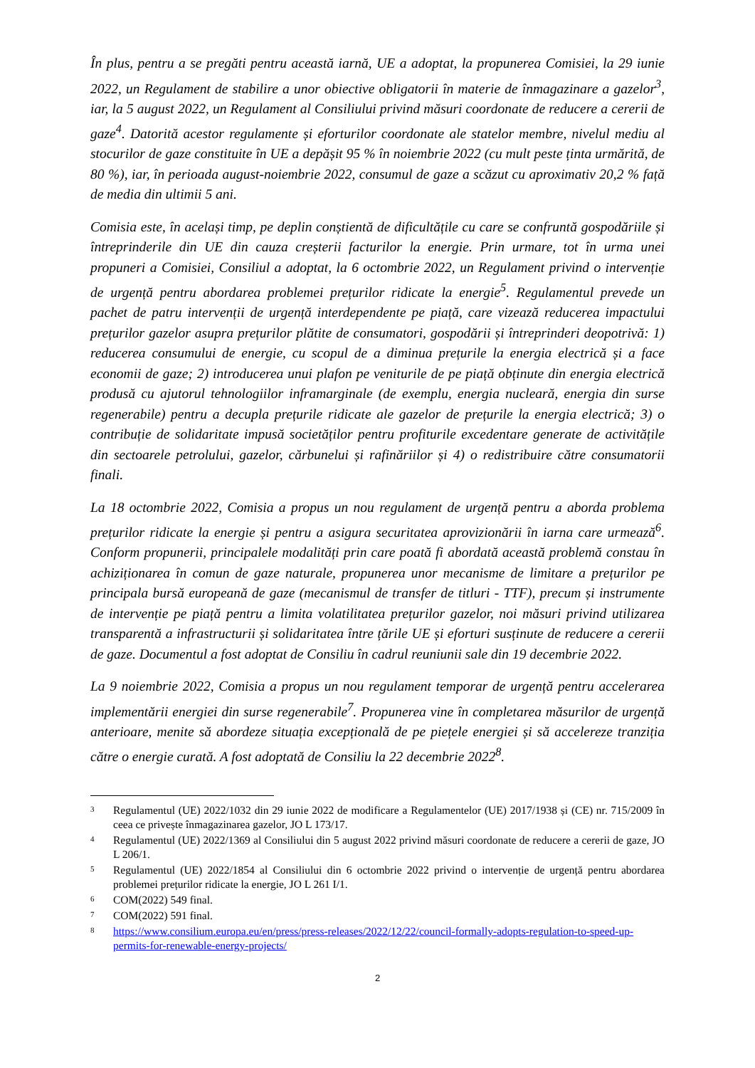În plus, pentru a se pregăti pentru această iarnă, UE a adoptat, la propunerea Comisiei, la 29 iunie 2022, un Regulament de stabilire a unor obiective obligatorii în materie de înmagazinare a gazelor<sup>3</sup>, iar, la 5 august 2022, un Regulament al Consiliului privind măsuri coordonate de reducere a cererii de gaze<sup>4</sup>. Datorită acestor regulamente și eforturilor coordonate ale statelor membre, nivelul mediu al stocurilor de gaze constituite în UE a depășit 95 % în noiembrie 2022 (cu mult peste ținta urmărită, de 80 %), iar, în perioada august-noiembrie 2022, consumul de gaze a scăzut cu aproximativ 20,2 % față de media din ultimii 5 ani.
Comisia este, în același timp, pe deplin conștientă de dificultățile cu care se confruntă gospodăriile și întreprinderile din UE din cauza creșterii facturilor la energie. Prin urmare, tot în urma unei propuneri a Comisiei, Consiliul a adoptat, la 6 octombrie 2022, un Regulament privind o intervenție de urgență pentru abordarea problemei prețurilor ridicate la energie<sup>5</sup>. Regulamentul prevede un pachet de patru intervenții de urgență interdependente pe piață, care vizează reducerea impactului prețurilor gazelor asupra prețurilor plătite de consumatori, gospodării și întreprinderi deopotrivă: 1) reducerea consumului de energie, cu scopul de a diminua prețurile la energia electrică și a face economii de gaze; 2) introducerea unui plafon pe veniturile de pe piață obținute din energia electrică produsă cu ajutorul tehnologiilor inframarginale (de exemplu, energia nucleară, energia din surse regenerabile) pentru a decupla prețurile ridicate ale gazelor de prețurile la energia electrică; 3) o contribuție de solidaritate impusă societăților pentru profiturile excedentare generate de activitățile din sectoarele petrolului, gazelor, cărbunelui și rafinăriilor și 4) o redistribuire către consumatorii finali.
La 18 octombrie 2022, Comisia a propus un nou regulament de urgență pentru a aborda problema prețurilor ridicate la energie și pentru a asigura securitatea aprovizionării în iarna care urmează<sup>6</sup>. Conform propunerii, principalele modalități prin care poată fi abordată această problemă constau în achiziționarea în comun de gaze naturale, propunerea unor mecanisme de limitare a prețurilor pe principala bursă europeană de gaze (mecanismul de transfer de titluri - TTF), precum și instrumente de intervenție pe piață pentru a limita volatilitatea prețurilor gazelor, noi măsuri privind utilizarea transparentă a infrastructurii și solidaritatea între țările UE și eforturi susținute de reducere a cererii de gaze. Documentul a fost adoptat de Consiliu în cadrul reuniunii sale din 19 decembrie 2022.
La 9 noiembrie 2022, Comisia a propus un nou regulament temporar de urgență pentru accelerarea implementării energiei din surse regenerabile<sup>7</sup>. Propunerea vine în completarea măsurilor de urgență anterioare, menite să abordeze situația excepțională de pe piețele energiei și să accelereze tranziția către o energie curată. A fost adoptată de Consiliu la 22 decembrie 2022<sup>8</sup>.
3 Regulamentul (UE) 2022/1032 din 29 iunie 2022 de modificare a Regulamentelor (UE) 2017/1938 și (CE) nr. 715/2009 în ceea ce privește înmagazinarea gazelor, JO L 173/17.
4 Regulamentul (UE) 2022/1369 al Consiliului din 5 august 2022 privind măsuri coordonate de reducere a cererii de gaze, JO L 206/1.
5 Regulamentul (UE) 2022/1854 al Consiliului din 6 octombrie 2022 privind o intervenție de urgență pentru abordarea problemei prețurilor ridicate la energie, JO L 261 I/1.
6 COM(2022) 549 final.
7 COM(2022) 591 final.
8 https://www.consilium.europa.eu/en/press/press-releases/2022/12/22/council-formally-adopts-regulation-to-speed-up-permits-for-renewable-energy-projects/
2